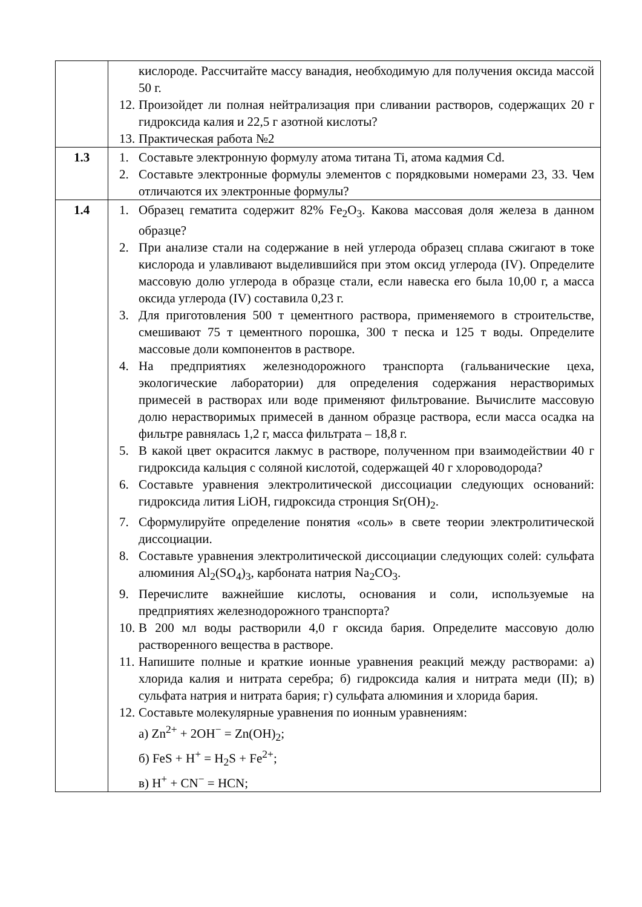| | кислороде. Рассчитайте массу ванадия, необходимую для получения оксида массой 50 г. 12. Произойдет ли полная нейтрализация при сливании растворов, содержащих 20 г гидроксида калия и 22,5 г азотной кислоты? 13. Практическая работа №2 |
| 1.3 | 1. Составьте электронную формулу атома титана Ti, атома кадмия Cd. 2. Составьте электронные формулы элементов с порядковыми номерами 23, 33. Чем отличаются их электронные формулы? |
| 1.4 | 1. Образец гематита содержит 82% Fe<sub>2</sub>O<sub>3</sub>. Какова массовая доля железа в данном образце? 2. При анализе стали на содержание в ней углерода образец сплава сжигают в токе кислорода и улавливают выделившийся при этом оксид углерода (IV). Определите массовую долю углерода в образце стали, если навеска его была 10,00 г, а масса оксида углерода (IV) составила 0,23 г. 3. Для приготовления 500 т цементного раствора, применяемого в строительстве, смешивают 75 т цементного порошка, 300 т песка и 125 т воды. Определите массовые доли компонентов в растворе. 4. На предприятиях железнодорожного транспорта (гальванические цеха, экологические лаборатории) для определения содержания нерастворимых примесей в растворах или воде применяют фильтрование. Вычислите массовую долю нерастворимых примесей в данном образце раствора, если масса осадка на фильтре равнялась 1,2 г, масса фильтрата – 18,8 г. 5. В какой цвет окрасится лакмус в растворе, полученном при взаимодействии 40 г гидроксида кальция с соляной кислотой, содержащей 40 г хлороводорода? 6. Составьте уравнения электролитической диссоциации следующих оснований: гидроксида лития LiOH, гидроксида стронция Sr(OH)<sub>2</sub>. 7. Сформулируйте определение понятия «соль» в свете теории электролитической диссоциации. 8. Составьте уравнения электролитической диссоциации следующих солей: сульфата алюминия Al<sub>2</sub>(SO<sub>4</sub>)<sub>3</sub>, карбоната натрия Na<sub>2</sub>CO<sub>3</sub>. 9. Перечислите важнейшие кислоты, основания и соли, используемые на предприятиях железнодорожного транспорта? 10. В 200 мл воды растворили 4,0 г оксида бария. Определите массовую долю растворенного вещества в растворе. 11. Напишите полные и краткие ионные уравнения реакций между растворами: а) хлорида калия и нитрата серебра; б) гидроксида калия и нитрата меди (II); в) сульфата натрия и нитрата бария; г) сульфата алюминия и хлорида бария. 12. Составьте молекулярные уравнения по ионным уравнениям: а) Zn<sup>2+</sup> + 2OH<sup>−</sup> = Zn(OH)<sub>2</sub>; б) FeS + H<sup>+</sup> = H<sub>2</sub>S + Fe<sup>2+</sup>; в) H<sup>+</sup> + CN<sup>−</sup> = HCN; |